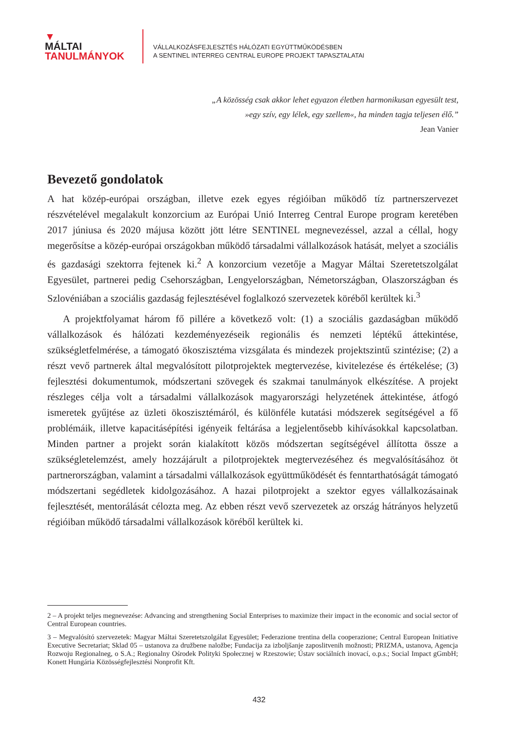▼
MÁLTAI
TANULMÁNYOK
VÁLLALKOZÁSFEJLESZTÉS HÁLÓZATI EGYÜTTMŰKÖDÉSBEN
A SENTINEL INTERREG CENTRAL EUROPE PROJEKT TAPASZTALATAI
„A közösség csak akkor lehet egyazon életben harmonikusan egyesült test,
»egy szív, egy lélek, egy szellem«, ha minden tagja teljesen élő.”
Jean Vanier
Bevezető gondolatok
A hat közép-európai országban, illetve ezek egyes régióiban működő tíz partnerszervezet részvételével megalakult konzorcium az Európai Unió Interreg Central Europe program keretében 2017 júniusa és 2020 májusa között jött létre SENTINEL megnevezéssel, azzal a céllal, hogy megerősítse a közép-európai országokban működő társadalmi vállalkozások hatását, melyet a szociális és gazdasági szektorra fejtenek ki.<sup>2</sup> A konzorcium vezetője a Magyar Máltai Szeretetszolgálat Egyesület, partnerei pedig Csehországban, Lengyelországban, Németországban, Olaszországban és Szlovéniában a szociális gazdaság fejlesztésével foglalkozó szervezetek köréből kerültek ki.<sup>3</sup>
A projektfolyamat három fő pillére a következő volt: (1) a szociális gazdaságban működő vállalkozások és hálózati kezdeményezéseik regionális és nemzeti léptékű áttekintése, szükségletfelmérése, a támogató ökoszisztéma vizsgálata és mindezek projektszintű szintézise; (2) a részt vevő partnerek által megvalósított pilotprojektek megtervezése, kivitelezése és értékelése; (3) fejlesztési dokumentumok, módszertani szövegek és szakmai tanulmányok elkészítése. A projekt részleges célja volt a társadalmi vállalkozások magyarországi helyzetének áttekintése, átfogó ismeretek gyűjtése az üzleti ökoszisztémáról, és különféle kutatási módszerek segítségével a fő problémáik, illetve kapacitásépítési igényeik feltárása a legjelentősebb kihívásokkal kapcsolatban. Minden partner a projekt során kialakított közös módszertan segítségével állította össze a szükségletelemzést, amely hozzájárult a pilotprojektek megtervezéséhez és megvalósításához öt partnerországban, valamint a társadalmi vállalkozások együttműködését és fenntarthatóságát támogató módszertani segédletek kidolgozásához. A hazai pilotprojekt a szektor egyes vállalkozásainak fejlesztését, mentorálását célozta meg. Az ebben részt vevő szervezetek az ország hátrányos helyzetű régióiban működő társadalmi vállalkozások köréből kerültek ki.
2 – A projekt teljes megnevezése: Advancing and strengthening Social Enterprises to maximize their impact in the economic and social sector of Central European countries.
3 – Megvalósító szervezetek: Magyar Máltai Szeretetszolgálat Egyesület; Federazione trentina della cooperazione; Central European Initiative Executive Secretariat; Sklad 05 – ustanova za družbene naložbe; Fundacija za izboljšanje zaposlitvenih možnosti; PRIZMA, ustanova, Agencja Rozwoju Regionalneg, o S.A.; Regionalny Ośrodek Polityki Społecznej w Rzeszowie; Ústav sociálních inovací, o.p.s.; Social Impact gGmbH; Konett Hungária Közösségfejlesztési Nonprofit Kft.
432